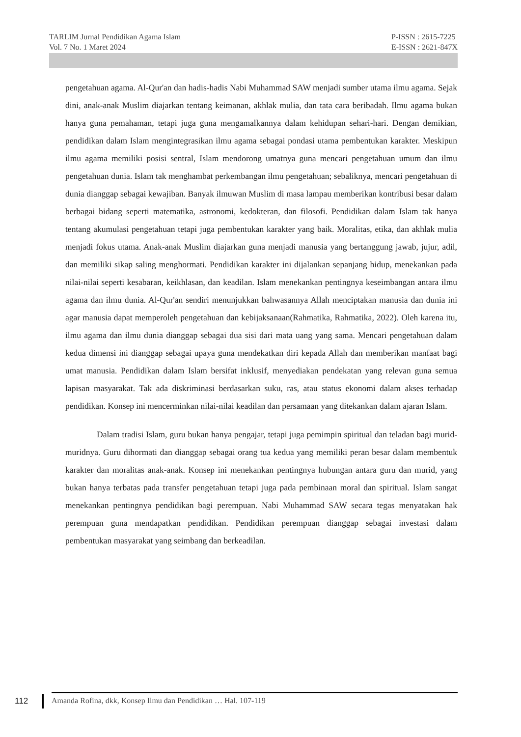TARLIM Jurnal Pendidikan Agama Islam
Vol. 7 No. 1 Maret 2024
P-ISSN : 2615-7225
E-ISSN : 2621-847X
pengetahuan agama. Al-Qur'an dan hadis-hadis Nabi Muhammad SAW menjadi sumber utama ilmu agama. Sejak dini, anak-anak Muslim diajarkan tentang keimanan, akhlak mulia, dan tata cara beribadah. Ilmu agama bukan hanya guna pemahaman, tetapi juga guna mengamalkannya dalam kehidupan sehari-hari. Dengan demikian, pendidikan dalam Islam mengintegrasikan ilmu agama sebagai pondasi utama pembentukan karakter. Meskipun ilmu agama memiliki posisi sentral, Islam mendorong umatnya guna mencari pengetahuan umum dan ilmu pengetahuan dunia. Islam tak menghambat perkembangan ilmu pengetahuan; sebaliknya, mencari pengetahuan di dunia dianggap sebagai kewajiban. Banyak ilmuwan Muslim di masa lampau memberikan kontribusi besar dalam berbagai bidang seperti matematika, astronomi, kedokteran, dan filosofi. Pendidikan dalam Islam tak hanya tentang akumulasi pengetahuan tetapi juga pembentukan karakter yang baik. Moralitas, etika, dan akhlak mulia menjadi fokus utama. Anak-anak Muslim diajarkan guna menjadi manusia yang bertanggung jawab, jujur, adil, dan memiliki sikap saling menghormati. Pendidikan karakter ini dijalankan sepanjang hidup, menekankan pada nilai-nilai seperti kesabaran, keikhlasan, dan keadilan. Islam menekankan pentingnya keseimbangan antara ilmu agama dan ilmu dunia. Al-Qur'an sendiri menunjukkan bahwasannya Allah menciptakan manusia dan dunia ini agar manusia dapat memperoleh pengetahuan dan kebijaksanaan(Rahmatika, Rahmatika, 2022). Oleh karena itu, ilmu agama dan ilmu dunia dianggap sebagai dua sisi dari mata uang yang sama. Mencari pengetahuan dalam kedua dimensi ini dianggap sebagai upaya guna mendekatkan diri kepada Allah dan memberikan manfaat bagi umat manusia. Pendidikan dalam Islam bersifat inklusif, menyediakan pendekatan yang relevan guna semua lapisan masyarakat. Tak ada diskriminasi berdasarkan suku, ras, atau status ekonomi dalam akses terhadap pendidikan. Konsep ini mencerminkan nilai-nilai keadilan dan persamaan yang ditekankan dalam ajaran Islam.
Dalam tradisi Islam, guru bukan hanya pengajar, tetapi juga pemimpin spiritual dan teladan bagi murid-muridnya. Guru dihormati dan dianggap sebagai orang tua kedua yang memiliki peran besar dalam membentuk karakter dan moralitas anak-anak. Konsep ini menekankan pentingnya hubungan antara guru dan murid, yang bukan hanya terbatas pada transfer pengetahuan tetapi juga pada pembinaan moral dan spiritual. Islam sangat menekankan pentingnya pendidikan bagi perempuan. Nabi Muhammad SAW secara tegas menyatakan hak perempuan guna mendapatkan pendidikan. Pendidikan perempuan dianggap sebagai investasi dalam pembentukan masyarakat yang seimbang dan berkeadilan.
112
Amanda Rofina, dkk, Konsep Ilmu dan Pendidikan … Hal. 107-119